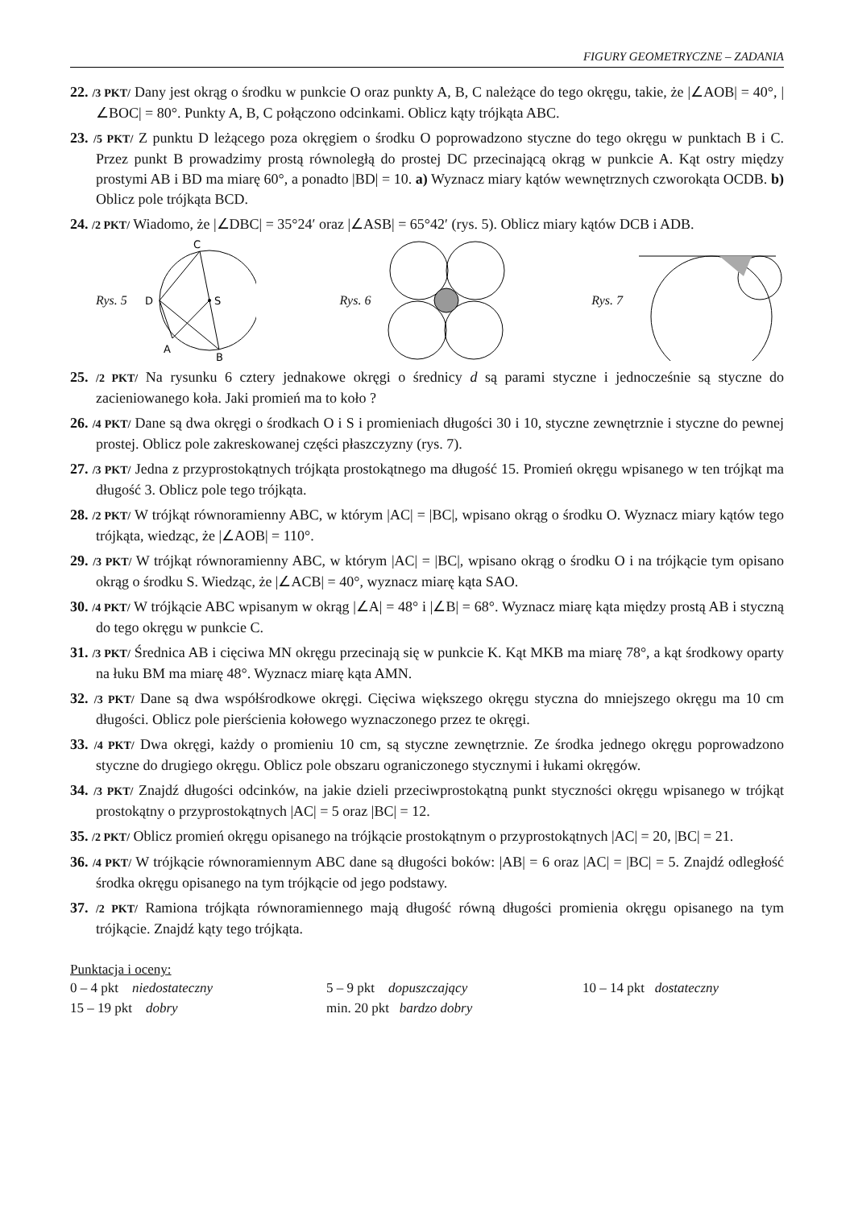FIGURY GEOMETRYCZNE – ZADANIA
22. /3 PKT/ Dany jest okrąg o środku w punkcie O oraz punkty A, B, C należące do tego okręgu, takie, że |∠AOB| = 40°, |∠BOC| = 80°. Punkty A, B, C połączono odcinkami. Oblicz kąty trójkąta ABC.
23. /5 PKT/ Z punktu D leżącego poza okręgiem o środku O poprowadzono styczne do tego okręgu w punktach B i C. Przez punkt B prowadzimy prostą równoległą do prostej DC przecinającą okrąg w punkcie A. Kąt ostry między prostymi AB i BD ma miarę 60°, a ponadto |BD| = 10. a) Wyznacz miary kątów wewnętrznych czworokąta OCDB. b) Oblicz pole trójkąta BCD.
24. /2 PKT/ Wiadomo, że |∠DBC| = 35°24′ oraz |∠ASB| = 65°42′ (rys. 5). Oblicz miary kątów DCB i ADB.
Rys. 5
C
D
S
A
B
Rys. 6 Rys. 7
25. /2 PKT/ Na rysunku 6 cztery jednakowe okręgi o średnicy d są parami styczne i jednocześnie są styczne do zacieniowanego koła. Jaki promień ma to koło ?
26. /4 PKT/ Dane są dwa okręgi o środkach O i S i promieniach długości 30 i 10, styczne zewnętrznie i styczne do pewnej prostej. Oblicz pole zakreskowanej części płaszczyzny (rys. 7).
27. /3 PKT/ Jedna z przyprostokątnych trójkąta prostokątnego ma długość 15. Promień okręgu wpisanego w ten trójkąt ma długość 3. Oblicz pole tego trójkąta.
28. /2 PKT/ W trójkąt równoramienny ABC, w którym |AC| = |BC|, wpisano okrąg o środku O. Wyznacz miary kątów tego trójkąta, wiedząc, że |∠AOB| = 110°.
29. /3 PKT/ W trójkąt równoramienny ABC, w którym |AC| = |BC|, wpisano okrąg o środku O i na trójkącie tym opisano okrąg o środku S. Wiedząc, że |∠ACB| = 40°, wyznacz miarę kąta SAO.
30. /4 PKT/ W trójkącie ABC wpisanym w okrąg |∠A| = 48° i |∠B| = 68°. Wyznacz miarę kąta między prostą AB i styczną do tego okręgu w punkcie C.
31. /3 PKT/ Średnica AB i cięciwa MN okręgu przecinają się w punkcie K. Kąt MKB ma miarę 78°, a kąt środkowy oparty na łuku BM ma miarę 48°. Wyznacz miarę kąta AMN.
32. /3 PKT/ Dane są dwa współśrodkowe okręgi. Cięciwa większego okręgu styczna do mniejszego okręgu ma 10 cm długości. Oblicz pole pierścienia kołowego wyznaczonego przez te okręgi.
33. /4 PKT/ Dwa okręgi, każdy o promieniu 10 cm, są styczne zewnętrznie. Ze środka jednego okręgu poprowadzono styczne do drugiego okręgu. Oblicz pole obszaru ograniczonego stycznymi i łukami okręgów.
34. /3 PKT/ Znajdź długości odcinków, na jakie dzieli przeciwprostokątną punkt styczności okręgu wpisanego w trójkąt prostokątny o przyprostokątnych |AC| = 5 oraz |BC| = 12.
35. /2 PKT/ Oblicz promień okręgu opisanego na trójkącie prostokątnym o przyprostokątnych |AC| = 20, |BC| = 21.
36. /4 PKT/ W trójkącie równoramiennym ABC dane są długości boków: |AB| = 6 oraz |AC| = |BC| = 5. Znajdź odległość środka okręgu opisanego na tym trójkącie od jego podstawy.
37. /2 PKT/ Ramiona trójkąta równoramiennego mają długość równą długości promienia okręgu opisanego na tym trójkącie. Znajdź kąty tego trójkąta.
Punktacja i oceny:
0 – 4 pkt niedostateczny
5 – 9 pkt dopuszczający
10 – 14 pkt dostateczny
15 – 19 pkt dobry
min. 20 pkt bardzo dobry